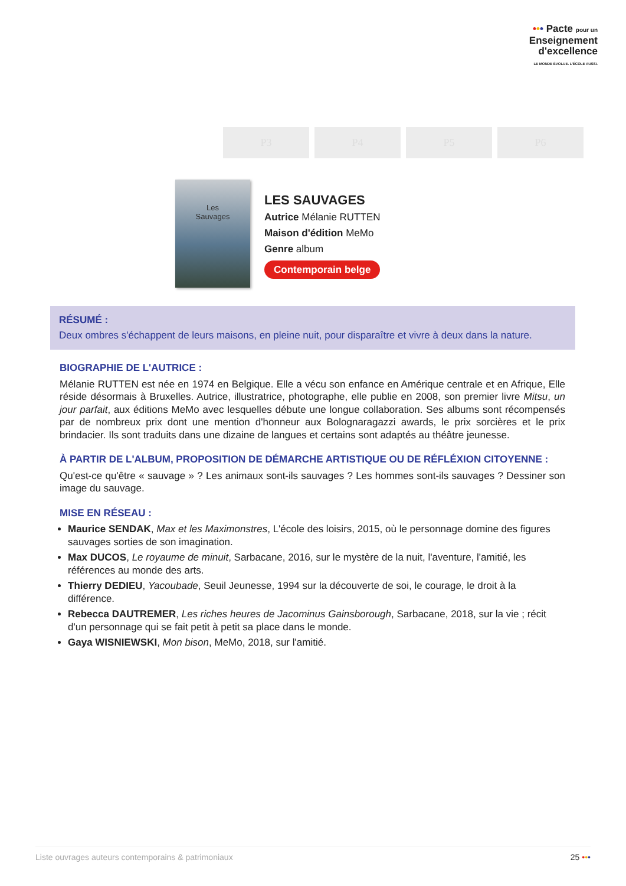••• Pacte pour un
Enseignement
d'excellence
LE MONDE ÉVOLUE. L'ÉCOLE AUSSI.
P3 P4 P5 P6
Les
Sauvages
LES SAUVAGES
Autrice Mélanie RUTTEN
Maison d'édition MeMo
Genre album
Contemporain belge
RÉSUMÉ :
Deux ombres s'échappent de leurs maisons, en pleine nuit, pour disparaître et vivre à deux dans la nature.
BIOGRAPHIE DE L'AUTRICE :
Mélanie RUTTEN est née en 1974 en Belgique. Elle a vécu son enfance en Amérique centrale et en Afrique, Elle réside désormais à Bruxelles. Autrice, illustratrice, photographe, elle publie en 2008, son premier livre Mitsu, un jour parfait, aux éditions MeMo avec lesquelles débute une longue collaboration. Ses albums sont récompensés par de nombreux prix dont une mention d'honneur aux Bolognaragazzi awards, le prix sorcières et le prix brindacier. Ils sont traduits dans une dizaine de langues et certains sont adaptés au théâtre jeunesse.
À PARTIR DE L'ALBUM, PROPOSITION DE DÉMARCHE ARTISTIQUE OU DE RÉFLÉXION CITOYENNE :
Qu'est-ce qu'être « sauvage » ? Les animaux sont-ils sauvages ? Les hommes sont-ils sauvages ? Dessiner son image du sauvage.
MISE EN RÉSEAU :
Maurice SENDAK, Max et les Maximonstres, L'école des loisirs, 2015, où le personnage domine des figures sauvages sorties de son imagination.
Max DUCOS, Le royaume de minuit, Sarbacane, 2016, sur le mystère de la nuit, l'aventure, l'amitié, les références au monde des arts.
Thierry DEDIEU, Yacoubade, Seuil Jeunesse, 1994 sur la découverte de soi, le courage, le droit à la différence.
Rebecca DAUTREMER, Les riches heures de Jacominus Gainsborough, Sarbacane, 2018, sur la vie ; récit d'un personnage qui se fait petit à petit sa place dans le monde.
Gaya WISNIEWSKI, Mon bison, MeMo, 2018, sur l'amitié.
Liste ouvrages auteurs contemporains & patrimoniaux 25 •••